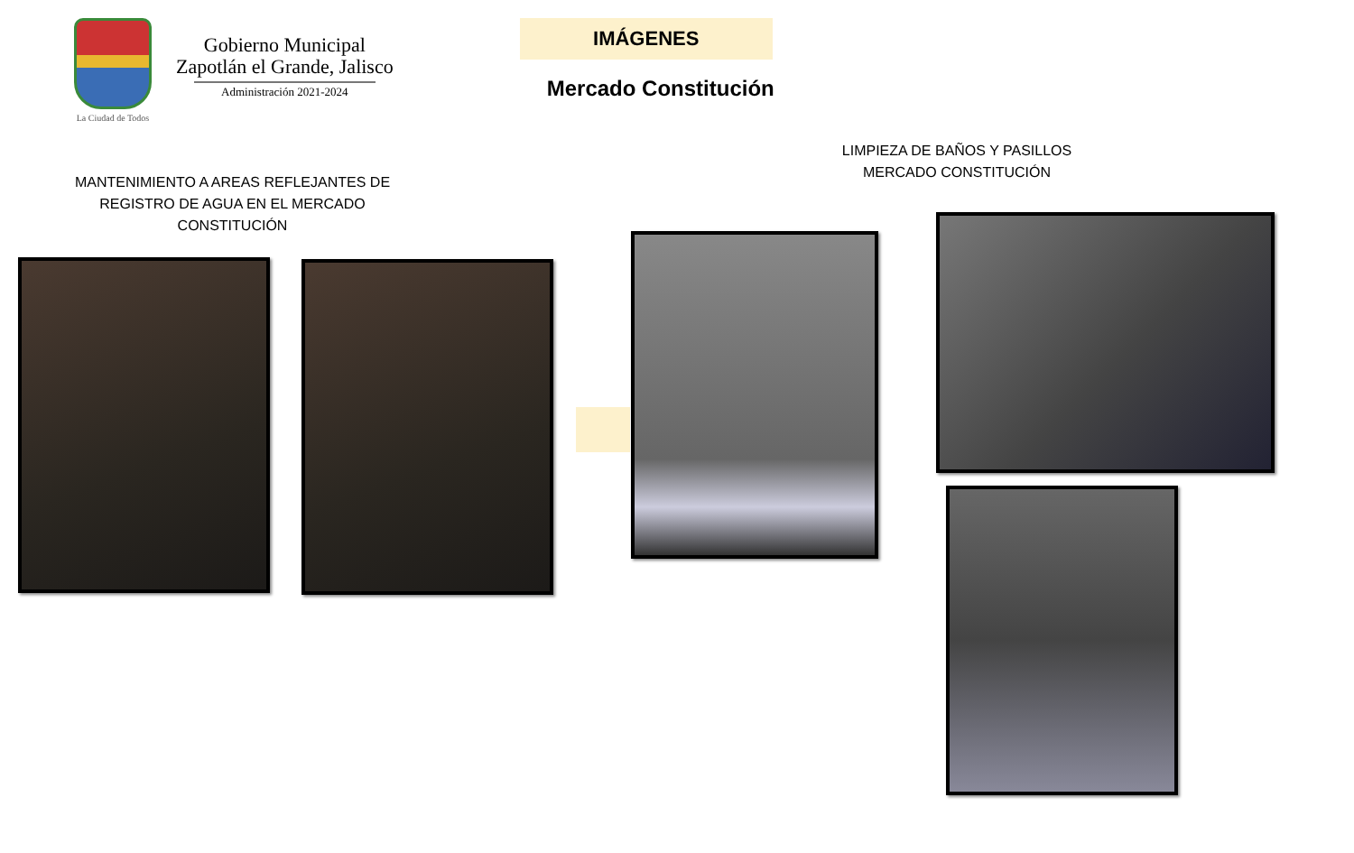La Ciudad de Todos
Gobierno Municipal
Zapotlán el Grande, Jalisco
Administración 2021-2024
IMÁGENES
Mercado Constitución
LIMPIEZA DE BAÑOS Y PASILLOS
MERCADO CONSTITUCIÓN
MANTENIMIENTO A AREAS REFLEJANTES DE REGISTRO DE AGUA EN EL MERCADO CONSTITUCIÓN